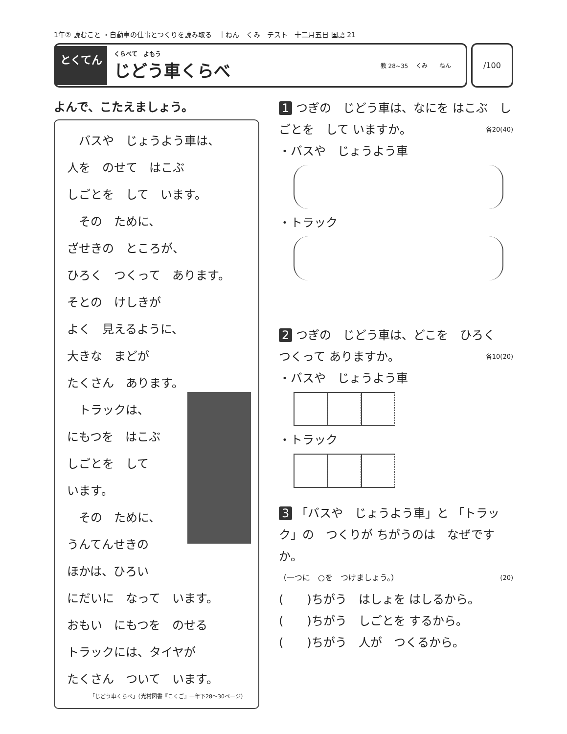1年② 読むこと ・自動車の仕事とつくりを読み取る　｜ねん　くみ　テスト　十二月五日 国語 21
とくてん
くらべて　よもう
じどう車くらべ
教 28~35 　くみ　　ねん
/100
よんで、こたえましょう。
　バスや　じょうよう車は、
人を　のせて　はこぶ
しごとを　して　います。
　その　ために、
ざせきの　ところが、
ひろく　つくって　あります。
そとの　けしきが
よく　見えるように、
大きな　まどが
たくさん　あります。
　トラックは、
にもつを　はこぶ
しごとを　して
います。
　その　ために、
うんてんせきの
ほかは、ひろい
にだいに　なって　います。
おもい　にもつを　のせる
トラックには、タイヤが
たくさん　ついて　います。
「じどう車くらべ」（光村図書『こくご』一年下28〜30ページ）
1 つぎの　じどう車は、なにを はこぶ　しごとを　して いますか。 各20(40)
・バスや　じょうよう車
・トラック
2 つぎの　じどう車は、どこを　ひろく　つくって ありますか。 各10(20)
・バスや　じょうよう車
・トラック
3 「バスや　じょうよう車」と 「トラック」の　つくりが ちがうのは　なぜですか。
（一つに　○を　つけましょう。） (20)
(　　)ちがう　はしょを はしるから。
(　　)ちがう　しごとを するから。
(　　)ちがう　人が　つくるから。